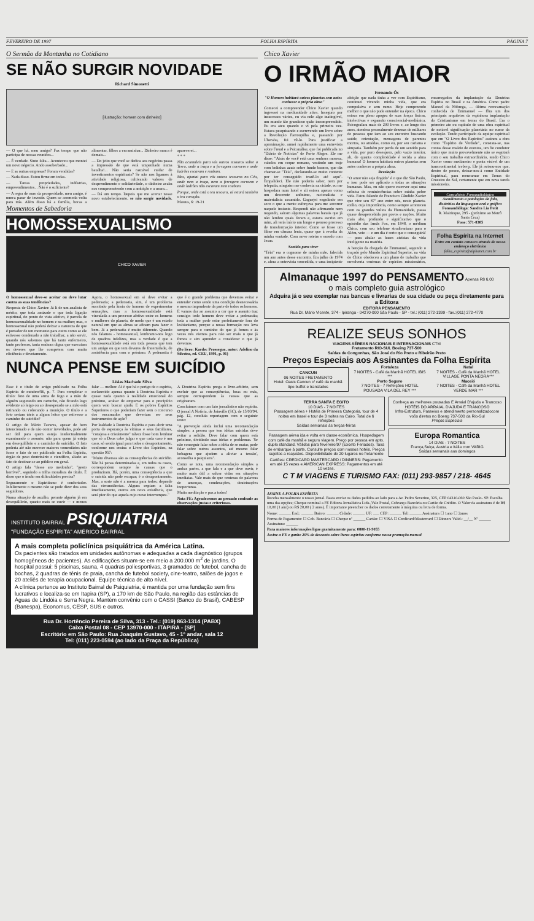FEVEREIRO DE 1997 FOLHA ESPÍRITA PÁGINA 7
O Sermão da Montanha no Cotidiano
SE NÃO SURGIR NOVIDADE
Richard Simonetti
[ilustração: homem com dinheiro]
— O que há, meu amigo? Faz tempo que não participa de nossas reuniões...
— É verdade. Sinto falta... Aconteceu que montei um novo négocio. Ando assoberbado...
— E as outras empresas? Foram vendidas?
— Nada disso. Estou firme em todas.
— Tantas propriedades, indústrias, empreendimentos... Não é o suficiente?
— A regra de ouro da prosperidade, meu amigo, é nunca parar de investir. Quem se acomoda volta para trás. Além disso há a família, bocas a alimentar, filhos a encaminhar... Dinheiro nunca é demais...
— Do jeito que você se dedica aos negócios passa a impressão de que está umpenhado numa batalha!... Não seria razoável cuidar de investimentos espirituais? Se não nos ligamos à atividade religiosa, cultivando valores de desprendimento e solidariedade, o dinheiro acaba nos comprometendo com a ambição e a usura...
— Dá um tempo. Depois que me acertar nesse novo estabelecimento, se não surgir novidade, aparecerei...
* * *
Não acumuleis para vós outros tesouros sobre a Terra, onde a traça e a ferrugem corroem e onde ladrões escavam e roubam.
Mas, ajuntai para vós outros tesouros no Céu, onde nem a traça, nem a ferrugem corroem e onde ladrões não escavam nem roubam.
Porque, onde está o teu tesouro, aí estará também o teu coração.
Mateus, 6: 19-21
Momentos de Sabedoria
HOMOSSEXUALISMO
CHICO XAVIER
O homossexual deve-se aceitar ou deve lutar contra as suas tendências?
Resposta de Chico Xavier: Já li de um analista de mérito, que toda amizade e que toda ligação espiritual, do ponto de vista afetivo, é parcela de homossexualidade no homem e na mulher; mas, o homossexual não poderá deixar a natureza de que é portador de um momento para outro como se ele estivesse condenado a não trabalhar, a não servir, quando nós sabemos que há tanto enfermeiro, tanto professor, tanta senhora digna que executam os deveres que lhe competem com muita eficiência e devotamento.
Agora, o homossexual em si deve evitar a pederastia; a pederastia, sim, é um problema suscitado pela ânsia do homem de experimentar sensações, mas a homossexualidade está vinculada a um processo afetivo entre os homens e mulheres do planeta, de modo que é um estado natural em que as almas se afinam para fazer o bem. Já a pederastia é muito diferente. Quando nós falamos - homossexual, lembramo-nos logo de quadros infelizes, mas a verdade é que a homossexualidade está em toda pessoa que tem um amigo ou que tem deveres de fraternidade, de assistência para com o próximo. A pederastia é que é o grande problema que devemos evitar e entender como sendo uma condição desnecessária e mesmo imprudente da parte de todos os homens. E vamos dar ao assunto a cor que o assunto traz consigo: todo homem deve evitar a pederastia; toda a mulher pode estar perfeitamente fora do lesbianismo, porque a nossa formação nos leva sempre para o caminho do que já fomos e às vezes nós viemos para não ser mais o que já fomos e sim aprender a considerar o que já devemos.
(Do livro: Kardec Prossegue, autor: Adelino da Silveira, ed. CEU, 1991, p. 91)
NUNCA PENSE EM SUICÍDIO
Lísias Machado Silva
Esse é o título de artigo publicado na Folha Espírita de outubro/96, p. 7. Para completar o título: foto de uma arma de fogo e a mão de alguém segurando um cartucho, não ficando logo evidente ao leigo ou ao desesperado se a mão está retirando ou colocando a munição. O título e a foto seriam úteis a algum leitor que estivesse a caminho do suicídio?
O artigo de Mário Tavares, apesar de bem intencionado e de não conter inverdades, pode até ser útil para quem esteja intelectualmente examinando o assunto, não para quem já esteja em desequilíbrio e a caminho do suicídio. O fato poderia até não merecer maiores comentários não fosse o fato de ser publicado na Folha Espírita, órgão de peso doutrinário e científico, aliado ao fato de destinar-se ao público em geral.
O artigo fala "desse ato medonho", "gesto horrível", seguindo a trilha moralista do título. É disso que o irmão em dificuldades precisa?
Seguramente o Espiritismo é confortador. Infelizmente o mesmo não se pode dizer dos seus seguidores.
Numa situação de auxílio, perante alguém já em desequilíbrio, quanto mais se ouvir — e menos falar — melhor. Aí é que há o perigo de o espírita, esclarecido apenas quanto à Doutrina Espírita e quase nada quanto à realidade emocional do próximo, acabar de empurrar para o precipício quem veio buscar ajuda. E os pobres Espíritos Superiores o que poderiam fazer sem o concurso dos encarnados que deveriam ser seus instrumentos de ação?
Por lealdade à Doutrina Espírita e para abrir uma porta de esperança às vítimas e seus familiares, "corajosa e cristãmente" talvez fosse bom lembrar que só a Deus cabe julgar e que cada caso é um caso, só sendo igual para todos o desapontamento, conforme nos ensina o Livro dos Espíritos, na questão 957:
"Muito diversas são as conseqüências do suicídio. Não há penas determinadas e, em todos os casos, correspondem sempre às causas que o produziram. Há, porém, uma conseqüência a que o suicida não pode escapar; é o desapontamento. Mas, a sorte não é a mesma para todos; depende das circunstâncias. Alguns expiam a falta imediatamente, outros em nova existência, que será pior do que aquela cujo curso interrompeu."
A Doutrina Espírita prega o livre-arbítrio, sem excluir que as conseqüências, boas ou más, sempre correspondem às causas que as originaram.
Concluímos com um fato jornalístico não espírita. O jornal A Notícia, de Joinville (SC), de 15/03/94, pág. 12, concluía reportagem com o seguinte texto:
"A prevenção ainda inclui uma recomendação simples: a pessoa que tem idéias suicidas deve evitar a solidão. Deve falar com quem está próximo, dividindo suas idéias e problemas. 'Se não conseguir falar sobre a idéia de se matar, pode falar sobre outros assuntos, até mesmo falar bobagens que ajudem a aliviar a tensão', aconselha o psiquiatra".
Como se nota, uma recomendação simples a ambas partes, a que fala e a que deve ouvir, é muito mais útil a salvar vidas em situações imediatas. Vale mais do que centenas de palavras de ameaças, condenações, doutrinações inoportunas.
Muita meditação e paz a todos!
Nota FE: Agradecemos ao prezado confrade as observações justas e criteriosas.
INSTITUTO BAIRRAL PSIQUIATRIA
"FUNDAÇÃO ESPÍRITA" AMÉRICO BAIRRAL
A mais completa policlínica psiquiátrica da América Latina.
Os pacientes são tratados em unidades autônomas e adequadas a cada diagnóstico (grupos homogêneos de pacientes). As edificações situam-se em meio a 200.000 m<sup>2</sup> de jardins. O hospital possui: 5 piscinas, sauna, 4 quadras poliesportivas, 3 gramados de futebol, cancha de bochas, 2 quadras de tênis de praia, cancha de futebol society, cine-teatro, salões de jogos e 20 ateliês de terapia ocupacional. Equipe técnica de alto nível.
A clínica pertence ao Instituto Bairral de Psiquiatria, é mantida por uma fundação sem fins lucrativos e localiza-se em Itapira (SP), a 170 km de São Paulo, na região das estâncias de Águas de Lindóia e Serra Negra. Mantém convênio com o CASSI (Banco do Brasil), CABESP (Banespa), Economus, CESP, SUS e outros.
Rua Dr. Hortêncio Pereira de Silva, 313 - Tel.: (019) 863-1314 (PABX)
Caixa Postal 08 - CEP 13970-000 - ITAPIRA - (SP)
Escritório em São Paulo: Rua Joaquim Gustavo, 45 - 1º andar, sala 12
Tel: (011) 223-0594 (ao lado da Praça da República)
Chico Xavier
O IRMÃO MAIOR
Fernando Ós
"O Homem habitará outros planetas sem antes conhecer a própria alma"
Comecei a compreender Chico Xavier quando ingressei na mediunidade ativa. Inseguro por insucessos vários, eu via nele algo inatingível, um mundo tão grandioso quão incompreendido. Eu era ateu quando o vi pela primeira vez. Estava pesquisando e escrevendo um livro sobre a Revolução Farroupilha e, passando por Uberaba, fui vê-lo. Para justificar a aproximação, armei rapidamente uma entrevista sobre Freud e a Psicanálise, que foi publicada no "Diário de Notícias" de Porto Alegre. Ele me disse: "Atrás de você está uma senhora morena, cabelos em coque romano, vestindo um traje com bolinhas azuis sobre fundo branco, que diz chamar-se "Téia", declarando-se muito contente por ter conseguido trazê-lo até aqui". Empalideci. Ele não poderia saber, nem por telepatia, ninguém me conhecia na cidade, eu me hospedara num hotel e ali estava apenas como um descrente anônimo, racionalista e materialista assumido. Gaguejei engolindo em seco o que a mente esforçava para me socorrer naquele instante. Respondi não afirmando nem negando, saíram algumas palavras banais que já não lembro quais foram e, estava escrito em mim, ali teria início um longo e penoso processo de transformação interior. Como se fosse um filme em câmara lenta, quase que à revelia da minha vontade. Com novo roteiro e enredo com Jesus.
Sentido para viver
"Téia" era o cognome de minha mãe, falecida um ano antes desse encontro. Era julho de 1974 e, afora a entrevista concedida, e uma incipiente afeição que nada tinha a ver com Espiritismo, continuei vivendo minha vida, que era compulsiva e sem rumo. Hoje compreendo melhor o que não pude entender na época. Chico estava em pleno apogeu de suas forças físicas, intelectivas e expansão consciencial-mediúnica. Psicografara mais de 200 livros e, ao longo dos anos, atendera pessoalmente dezenas de milhares de pessoas que iam ao seu encontro buscando saúde, orientação, mensagens de parentes mortos, ou atraídas, como eu, por seu carisma e simpatia. Também por perda de um sentido para a vida, por puro desespero, pelo vazio interior, ah, de quanta complexidade é tecida a alma humana! O homem habitará outros planetas sem antes conhecer a própria alma.
Revelação
"O amor não seja fingido" é o que diz São Paulo, e isso pode ser aplicado a todas as situações humanas. Mas, eu não quero escrever aqui uma crônica de reminiscências sobre minha pobre vida. Estou falando de Francisco Cândido Xavier que vive seu 87º ano entre nós, neste planeta-exílio, cuja importância, como sempre aconteceu com os grandes vultos da Humanidade, passa quase desapercebida por povos e nações. Muito mais alto, profundo e significativo que o episódio das Irmãs Fox, em 1848, o médium Chico, com seu telefone stradivariano para o Além, veio — e um dia é certo que o conseguirá! — para abalar as bases ateístas da vida inteligente na matéria.
A benção da chegada de Emmanuel, segundo o traçado pelo Mundo Espiritual Superior, na vida de Chico obedeceu a um plano de trabalho que envolveria centenas de espíritos missionários, encarregados da implantação da Doutrina Espírita no Brasil e na América. Como padre Manoel da Nóbrega, — última reencarnação conhecida de Emmanuel — fôra um dos principais arquitetos da espinhosa implantação do Cristianismo em terras do Brasil. Era o primeiro ato ou capítulo de uma obra espiritual de notável significação planetária no rumo da evolução. Tendo participado da equipe espiritual que em "O Livro dos Espíritos" assinou a obra como "Espírito de Verdade", constata-se, nas contas desse rosário de eventos, um fio condutor único que muito provavelmente não se esgotará com o seu trabalho extraordinário, tendo Chico Xavier como medianeiro e ponta visível de um transcontinental iceberg. Ele já avisou-nos que, dentro de pouco, deixar-nos-á como Entidade Espiritual, para reencarnar em Terras do Cruzeiro do Sul, certamente que em nova tarefa missioneira.
Consultório Fonoaudiológico
Atendimento a patologias da fala, distúrbios da linguagem oral e gráfica
Fonoaudióloga: Sandra Lia Petit
R. Mairinque, 295 - (próximo ao Metrô Santa Cruz)
Fone: 571-8385
Folha Espírita na Internet
Entre em contato conosco através de nosso endereço eletrônico
folha_espirita@alphanet.com.br
Almanaque 1997 do PENSAMENTO Apenas R$ 6,00
o mais completo guia astrológico
Adquira já o seu exemplar nas bancas e livrarias de sua cidade ou peça diretamente para a Editora
EDITORA PENSAMENTO
Rua Dr. Mário Vicente, 374 - Ipiranga - 04270-000 São Paulo - SP - tel.: (011) 272-1399 - fax.:(011) 272-4770
REALIZE SEUS SONHOS
VIAGENS AÉREAS NACIONAIS E INTERNACIONAIS CTM
Fretamento RIO-SUL Boeing 737-500
Saídas de Congonhas, São José do Rio Preto e Ribeirão Preto
Preços Especiais aos Assinantes da Folha Espírita
CANCUN
06 NOITES FRETAMENTO
Hotel: Oasis Cancun c/ café da manhã tipo buffet e translados
Fortaleza
7 NOITES - Café da Manhã HOTEL IBIS ***
Porto Seguro
7 NOITES - 7 Refeições HOTEL POUSADA VILA DEL REY ***
Natal
7 NOITES - Café da Manhã HOTEL VILLAGE PONTA NEGRA***
Maceió
7 NOITES - Café da Manhã HOTEL VERDE MAR ***
TERRA SANTA E EGITO
10 DIAS - 7 NOITES
Passagem aérea + Hotéis de Primeira Categoria, tour de 4 noites em Israel e tour de 3 noites no Cairo. Total de 6 refeições
Saídas semanais às terças-feiras
Passagem aérea ida e volta em classe econômica. Hospedagem com café da manhã e seguro viagem. Preço por pessoa em apto. duplo standard. Válidos para fevereiro/97 (Exceto Feriados). Taxa de embarque à parte. Consulte preços com nossos hotéis. Preços sujeitos a reajustes. Disponibilidade de 20 lugares no fretamento
Cartões: CREDICARD MASTERCARD / DINNERS: Pagamento em até 15 vezes e AMERICAN EXPRESS: Pagamentos em até 10 vezes.
Conheça as melhores pousadas E Arraial D'ajuda e Trancoso
HOTÉIS DO ARRAIAL D'AJUDA E TRANCOSO
Infra-Estrutura, Passeios e atendimento personalizadocom voôs diretos no Boeng 737-500 da Rio-Sul
Preços Especiais
Europa Romantica
14 DIAS - 7 NOITES
França,Suiça, Austria e Itália com VARIG
Saídas semanais aos domingos
C T M VIAGENS E TURISMO FAX: (011) 293-9857 / 218- 4645
ASSINE A FOLHA ESPÍRITA
Receba mensalmente o nosso jornal. Basta enviar os dados pedidos ao lado para a Av. Pedro Severino, 325, CEP 04310-060 São Paulo- SP. Escolha uma das opções; Cheque nominal a FE Editora Jornalística Ltda.,Vale Postal, Cobrança Bancária ou Cartão de Crédito. O Valor da assinatura é de R$ 10,00 (1 ano) ou R$ 20,00 ( 2 anos). É importante preencher os dados corretamente à máquina ou letra de forma.
Nome: ______ End.: ______ Bairro: ______ Cidade: ______ UF: ___ CEP: ______ Tel: ______ Assinatura ☐ 1ano ☐ 2anos
Forma de Pagamento: ☐ Cob. Bancária ☐ Cheque nº ______ Cartão: ☐ VISA ☐ Credicard/Mastercard ☐ Dinners Valid.: __/__ Nº ______ Assinatura: ______
Para maiores informações ligue gratuitamente para: 0800-11-9055
Assine a FE e ganhe 20% de desconto sobre livros espíritas conforme nossa promoção mensal